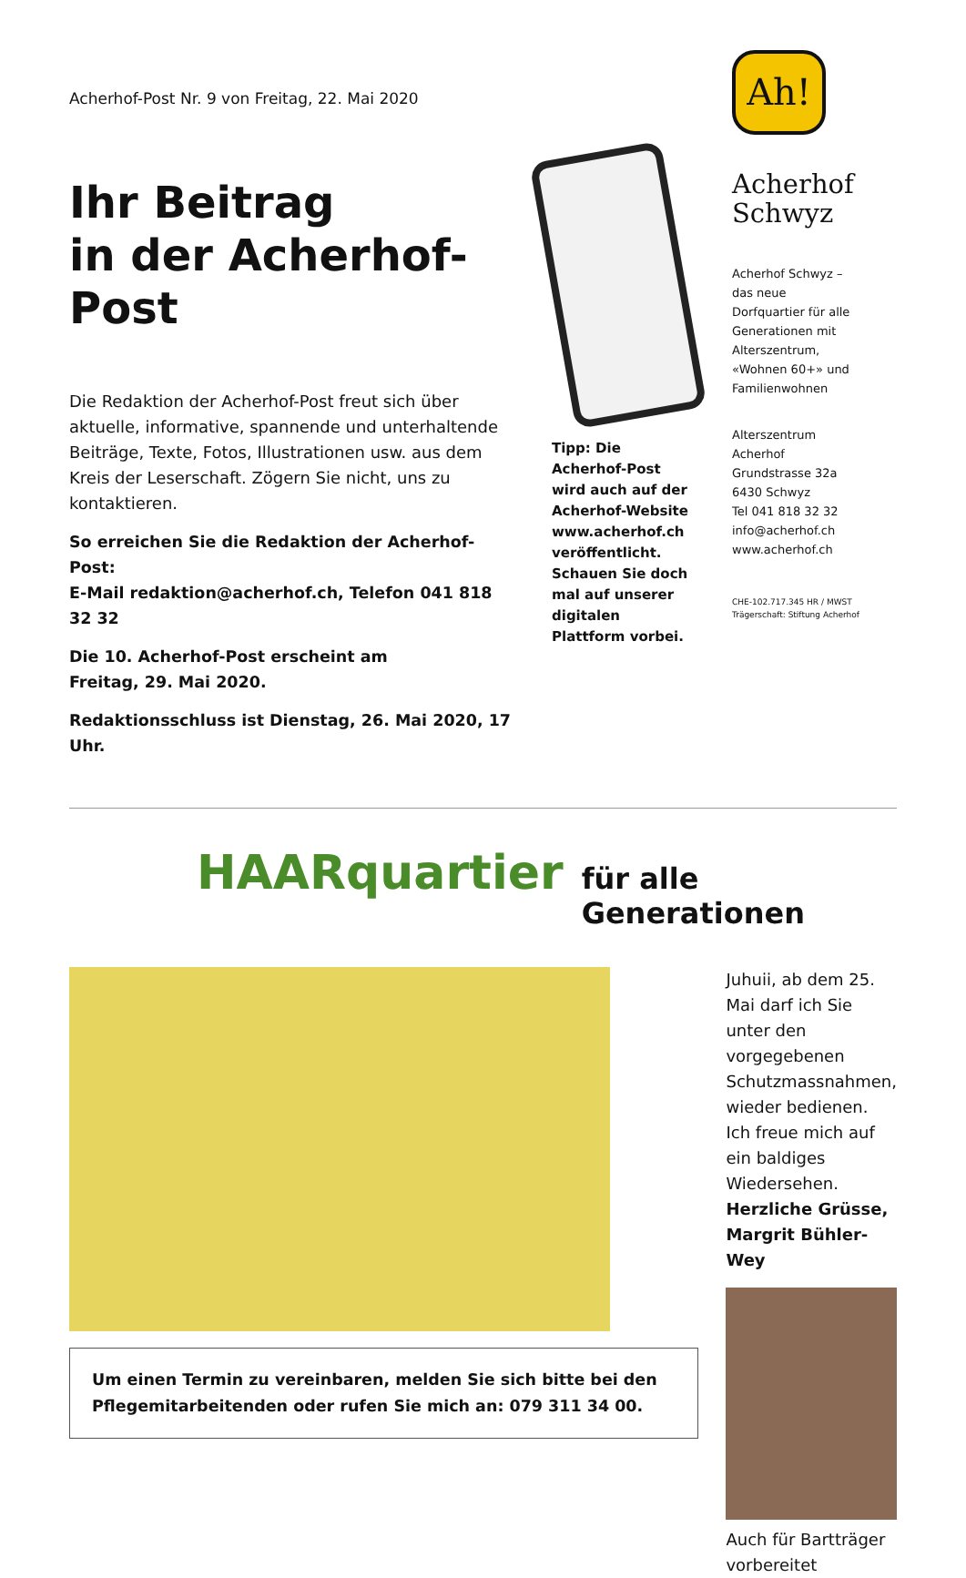Acherhof-Post Nr. 9 von Freitag, 22. Mai 2020
Ihr Beitrag
in der Acherhof-Post
Die Redaktion der Acherhof-Post freut sich über aktuelle, informative, spannende und unterhaltende Beiträge, Texte, Fotos, Illustrationen usw. aus dem Kreis der Leserschaft. Zögern Sie nicht, uns zu kontaktieren.
So erreichen Sie die Redaktion der Acherhof-Post:
E-Mail redaktion@acherhof.ch, Telefon 041 818 32 32
Die 10. Acherhof-Post erscheint am
Freitag, 29. Mai 2020.
Redaktionsschluss ist Dienstag, 26. Mai 2020, 17 Uhr.
Tipp: Die Acherhof-Post wird auch auf der Acherhof-Website www.acherhof.ch veröffentlicht. Schauen Sie doch mal auf unserer digitalen Plattform vorbei.
Ah!
Acherhof
Schwyz
Acherhof Schwyz – das neue Dorfquartier für alle Generationen mit Alterszentrum, «Wohnen 60+» und Familienwohnen
Alterszentrum
Acherhof
Grundstrasse 32a
6430 Schwyz
Tel 041 818 32 32
info@acherhof.ch
www.acherhof.ch
CHE-102.717.345 HR / MWST
Trägerschaft: Stiftung Acherhof
HAARquartier für alle Generationen
Um einen Termin zu vereinbaren, melden Sie sich bitte bei den Pflegemitarbeitenden oder rufen Sie mich an: 079 311 34 00.
Juhuii, ab dem 25. Mai darf ich Sie unter den vorgegebenen Schutzmassnahmen, wieder bedienen. Ich freue mich auf ein baldiges Wiedersehen.
Herzliche Grüsse,
Margrit Bühler-Wey
Auch für Bartträger vorbereitet